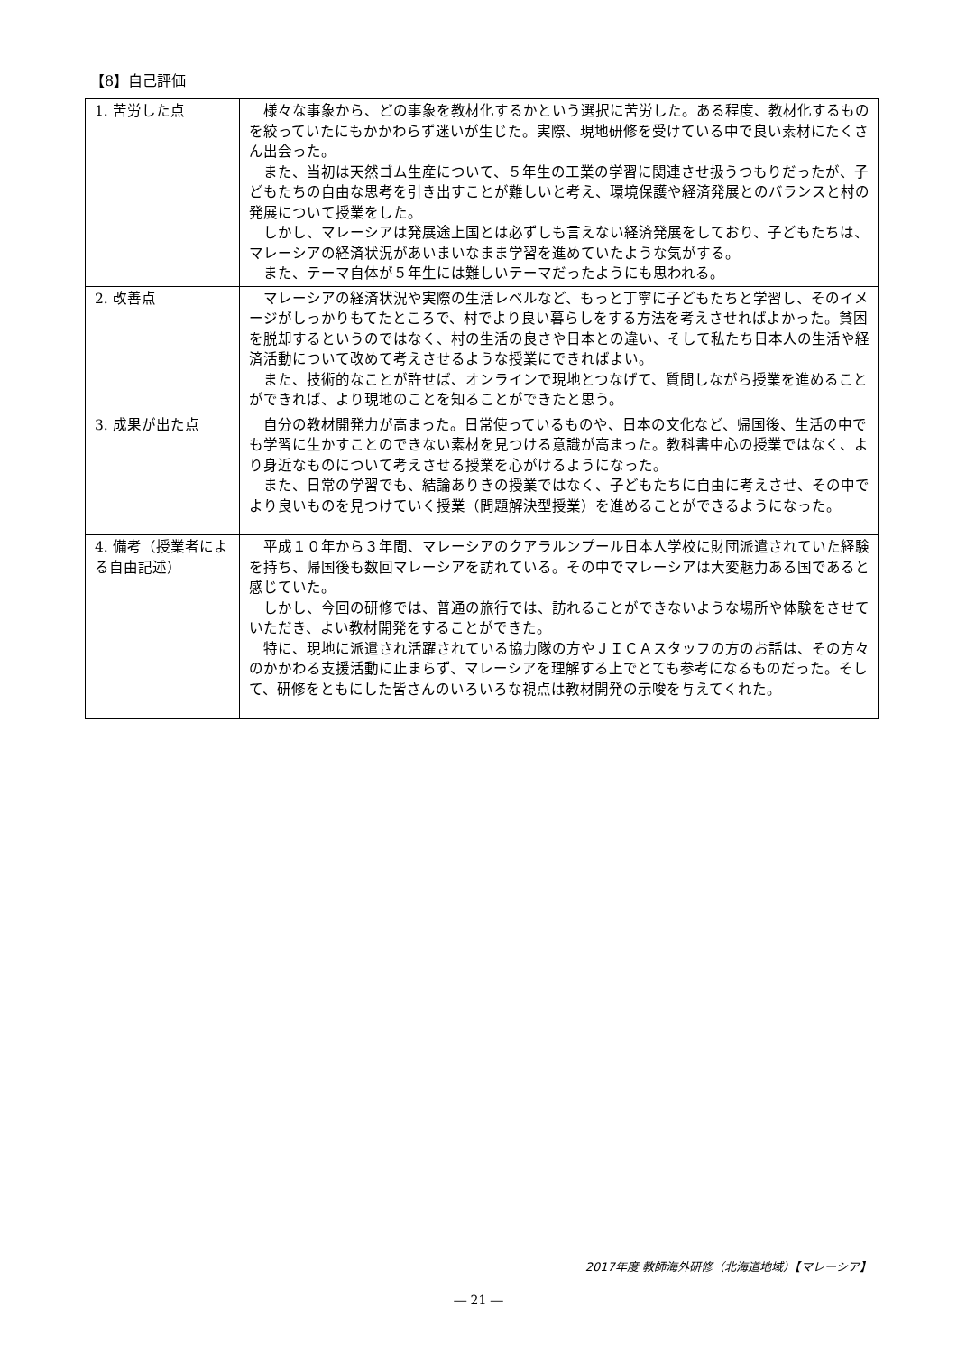【8】自己評価
| 1. 苦労した点 | 様々な事象から、どの事象を教材化するかという選択に苦労した。ある程度、教材化するものを絞っていたにもかかわらず迷いが生じた。実際、現地研修を受けている中で良い素材にたくさん出会った。 また、当初は天然ゴム生産について、５年生の工業の学習に関連させ扱うつもりだったが、子どもたちの自由な思考を引き出すことが難しいと考え、環境保護や経済発展とのバランスと村の発展について授業をした。 しかし、マレーシアは発展途上国とは必ずしも言えない経済発展をしており、子どもたちは、マレーシアの経済状況があいまいなまま学習を進めていたような気がする。 また、テーマ自体が５年生には難しいテーマだったようにも思われる。 |
| 2. 改善点 | マレーシアの経済状況や実際の生活レベルなど、もっと丁寧に子どもたちと学習し、そのイメージがしっかりもてたところで、村でより良い暮らしをする方法を考えさせればよかった。貧困を脱却するというのではなく、村の生活の良さや日本との違い、そして私たち日本人の生活や経済活動について改めて考えさせるような授業にできればよい。 また、技術的なことが許せば、オンラインで現地とつなげて、質問しながら授業を進めることができれば、より現地のことを知ることができたと思う。 |
| 3. 成果が出た点 | 自分の教材開発力が高まった。日常使っているものや、日本の文化など、帰国後、生活の中でも学習に生かすことのできない素材を見つける意識が高まった。教科書中心の授業ではなく、より身近なものについて考えさせる授業を心がけるようになった。 また、日常の学習でも、結論ありきの授業ではなく、子どもたちに自由に考えさせ、その中でより良いものを見つけていく授業（問題解決型授業）を進めることができるようになった。 |
| 4. 備考（授業者による自由記述） | 平成１０年から３年間、マレーシアのクアラルンプール日本人学校に財団派遣されていた経験を持ち、帰国後も数回マレーシアを訪れている。その中でマレーシアは大変魅力ある国であると感じていた。 しかし、今回の研修では、普通の旅行では、訪れることができないような場所や体験をさせていただき、よい教材開発をすることができた。 特に、現地に派遣され活躍されている協力隊の方やＪＩＣＡスタッフの方のお話は、その方々のかかわる支援活動に止まらず、マレーシアを理解する上でとても参考になるものだった。そして、研修をともにした皆さんのいろいろな視点は教材開発の示唆を与えてくれた。 |
2017年度 教師海外研修（北海道地域）【マレーシア】
― 21 ―